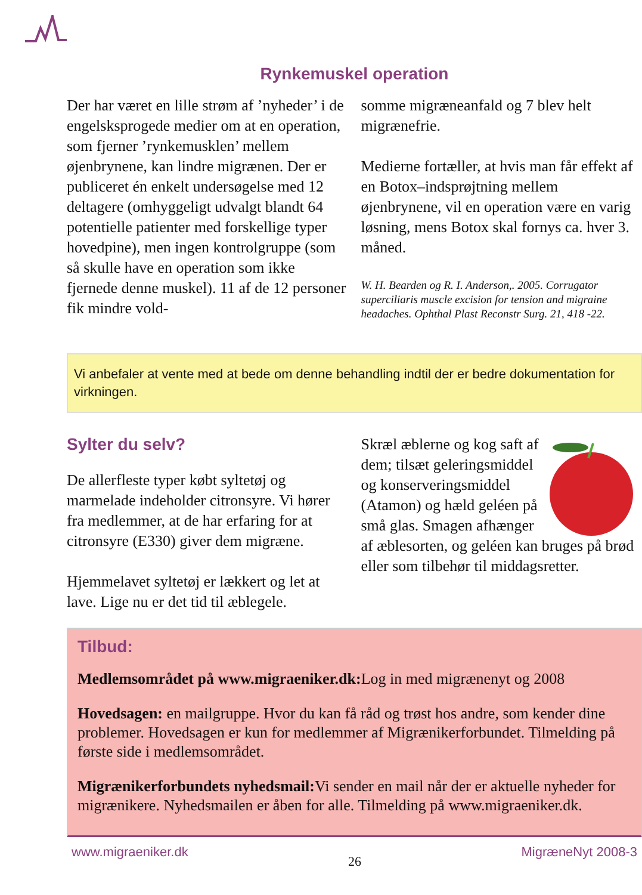Rynkemuskel operation
Der har været en lille strøm af ’nyheder’ i de engelsksprogede medier om at en operation, som fjerner ’rynkemusklen’ mellem øjenbrynene, kan lindre migrænen. Der er publiceret én enkelt undersøgelse med 12 deltagere (omhyggeligt udvalgt blandt 64 potentielle patienter med forskellige typer hovedpine), men ingen kontrolgruppe (som så skulle have en operation som ikke fjernede denne muskel). 11 af de 12 personer fik mindre vold-
somme migræneanfald og 7 blev helt migrænefrie.
Medierne fortæller, at hvis man får effekt af en Botox–indsprøjtning mellem øjenbrynene, vil en operation være en varig løsning, mens Botox skal fornys ca. hver 3. måned.
W. H. Bearden og R. I. Anderson,. 2005. Corrugator superciliaris muscle excision for tension and migraine headaches. Ophthal Plast Reconstr Surg. 21, 418 -22.
Vi anbefaler at vente med at bede om denne behandling indtil der er bedre dokumentation for virkningen.
Sylter du selv?
De allerfleste typer købt syltetøj og marmelade indeholder citronsyre. Vi hører fra medlemmer, at de har erfaring for at citronsyre (E330) giver dem migræne.
Hjemmelavet syltetøj er lækkert og let at lave. Lige nu er det tid til æblegele.
Skræl æblerne og kog saft af dem; tilsæt geleringsmiddel og konserveringsmiddel (Atamon) og hæld geléen på små glas. Smagen afhænger af æblesorten, og geléen kan bruges på brød eller som tilbehør til middagsretter.
Tilbud:
Medlemsområdet på www.migraeniker.dk: Log in med migrænenyt og 2008
Hovedsagen: en mailgruppe. Hvor du kan få råd og trøst hos andre, som kender dine problemer. Hovedsagen er kun for medlemmer af Migrænikerforbundet. Tilmelding på første side i medlemsområdet.
Migrænikerforbundets nyhedsmail: Vi sender en mail når der er aktuelle nyheder for migrænikere. Nyhedsmailen er åben for alle. Tilmelding på www.migraeniker.dk.
www.migraeniker.dk 26 MigræneNyt 2008-3